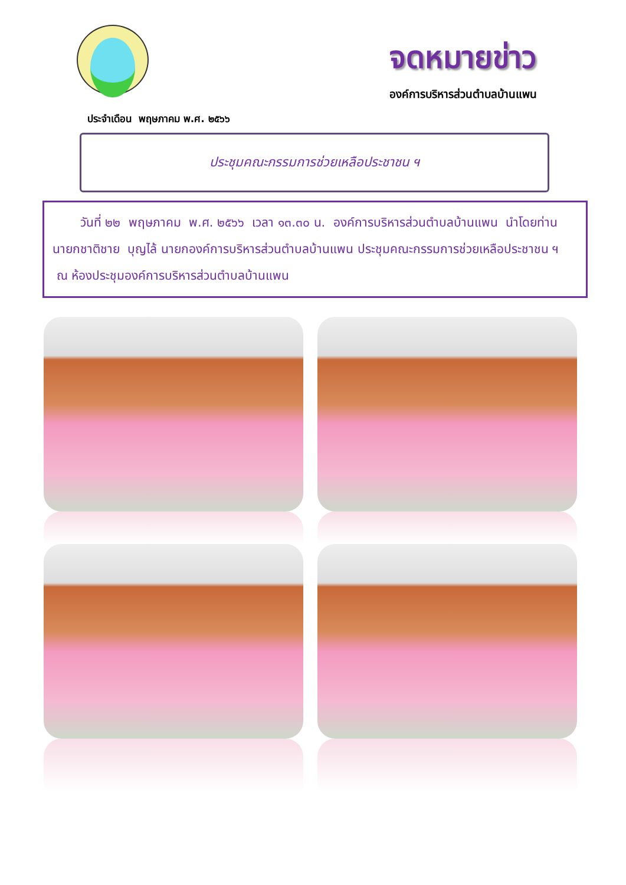จดหมายข่าว
องค์การบริหารส่วนตำบลบ้านแพน
ประจำเดือน พฤษภาคม พ.ศ. ๒๕๖๖
ประชุมคณะกรรมการช่วยเหลือประชาชน ฯ
วันที่ ๒๒ พฤษภาคม พ.ศ. ๒๕๖๖ เวลา ๑๓.๓๐ น. องค์การบริหารส่วนตำบลบ้านแพน นำโดยท่านนายกชาติชาย บุญไล้ นายกองค์การบริหารส่วนตำบลบ้านแพน ประชุมคณะกรรมการช่วยเหลือประชาชน ฯ ณ ห้องประชุมองค์การบริหารส่วนตำบลบ้านแพน